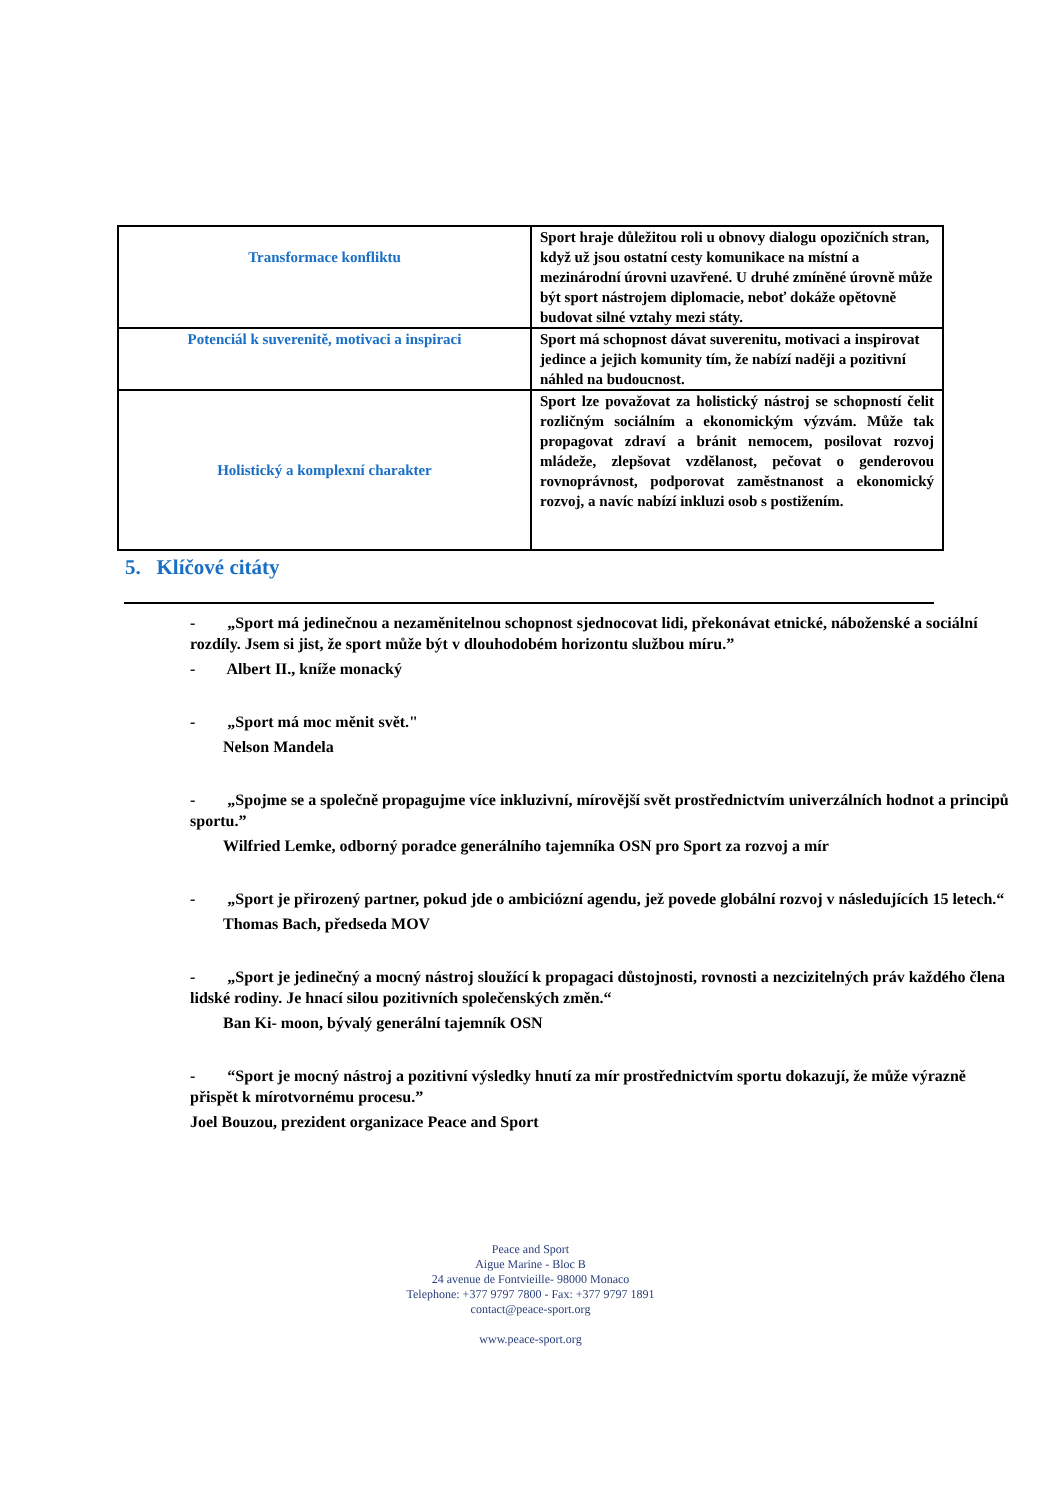| Transformace konfliktu | Sport hraje důležitou roli u obnovy dialogu opozičních stran, když už jsou ostatní cesty komunikace na místní a mezinárodní úrovni uzavřené. U druhé zmíněné úrovně může být sport nástrojem diplomacie, neboť dokáže opětovně budovat silné vztahy mezi státy. |
| Potenciál k suverenitě, motivaci a inspiraci | Sport má schopnost dávat suverenitu, motivaci a inspirovat jedince a jejich komunity tím, že nabízí naději a pozitivní náhled na budoucnost. |
| Holistický a komplexní charakter | Sport lze považovat za holistický nástroj se schopností čelit rozličným sociálním a ekonomickým výzvám. Může tak propagovat zdraví a bránit nemocem, posilovat rozvoj mládeže, zlepšovat vzdělanost, pečovat o genderovou rovnoprávnost, podporovat zaměstnanost a ekonomický rozvoj, a navíc nabízí inkluzi osob s postižením. |
5. Klíčové citáty
- „Sport má jedinečnou a nezaměnitelnou schopnost sjednocovat lidi, překonávat etnické, náboženské a sociální rozdíly. Jsem si jist, že sport může být v dlouhodobém horizontu službou míru.”
- Albert II., kníže monacký
- „Sport má moc měnit svět."
Nelson Mandela
- „Spojme se a společně propagujme více inkluzivní, mírovější svět prostřednictvím univerzálních hodnot a principů sportu.”
Wilfried Lemke, odborný poradce generálního tajemníka OSN pro Sport za rozvoj a mír
- „Sport je přirozený partner, pokud jde o ambiciózní agendu, jež povede globální rozvoj v následujících 15 letech.“
Thomas Bach, předseda MOV
- „Sport je jedinečný a mocný nástroj sloužící k propagaci důstojnosti, rovnosti a nezcizitelných práv každého člena lidské rodiny. Je hnací silou pozitivních společenských změn.“
Ban Ki- moon, bývalý generální tajemník OSN
- “Sport je mocný nástroj a pozitivní výsledky hnutí za mír prostřednictvím sportu dokazují, že může výrazně přispět k mírotvornému procesu.”
Joel Bouzou, prezident organizace Peace and Sport
Peace and Sport
Aigue Marine - Bloc B
24 avenue de Fontvieille- 98000 Monaco
Telephone: +377 9797 7800 - Fax: +377 9797 1891
contact@peace-sport.org
www.peace-sport.org